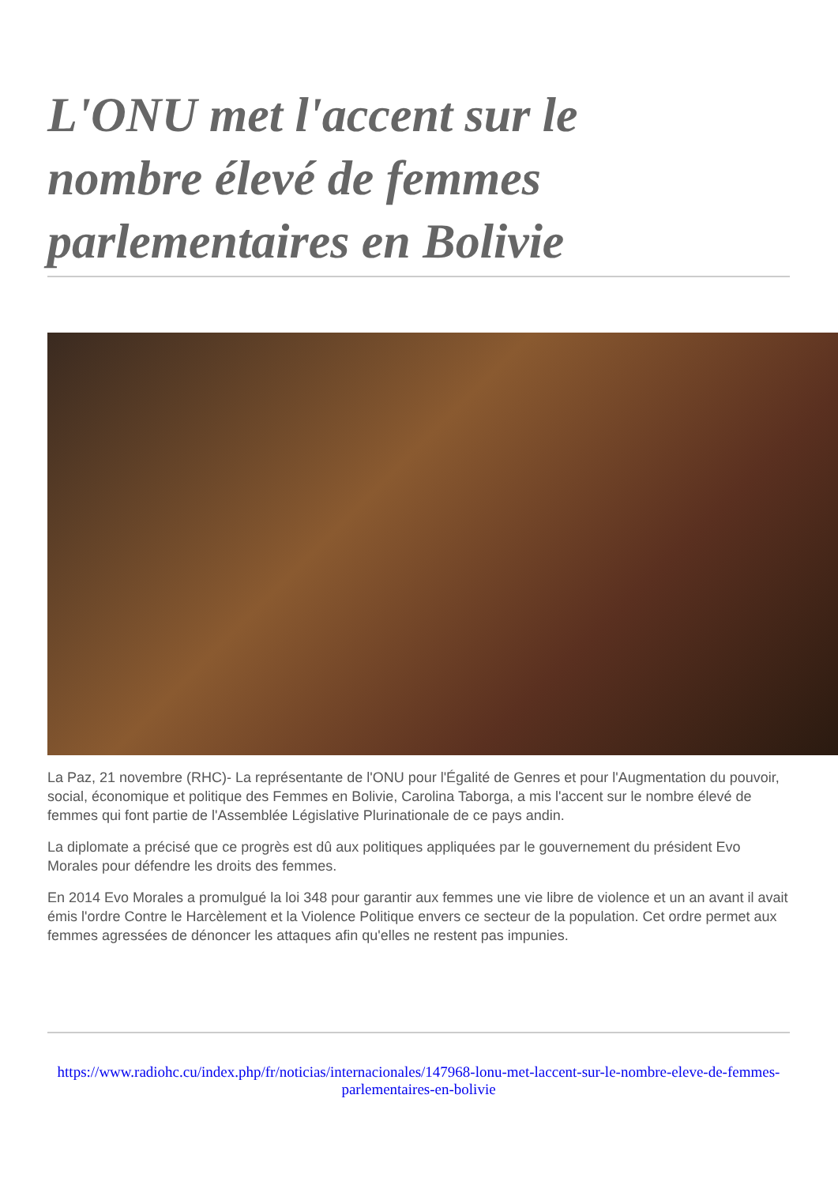L'ONU met l'accent sur le nombre élevé de femmes parlementaires en Bolivie
La Paz, 21 novembre (RHC)- La représentante de l'ONU pour l'Égalité de Genres et pour l'Augmentation du pouvoir, social, économique et politique des Femmes en Bolivie, Carolina Taborga, a mis l'accent sur le nombre élevé de femmes qui font partie de l'Assemblée Législative Plurinationale de ce pays andin.
La diplomate a précisé que ce progrès est dû aux politiques appliquées par le gouvernement du président Evo Morales pour défendre les droits des femmes.
En 2014 Evo Morales a promulgué la loi 348 pour garantir aux femmes une vie libre de violence et un an avant il avait émis l'ordre Contre le Harcèlement et la Violence Politique envers ce secteur de la population. Cet ordre permet aux femmes agressées de dénoncer les attaques afin qu'elles ne restent pas impunies.
https://www.radiohc.cu/index.php/fr/noticias/internacionales/147968-lonu-met-laccent-sur-le-nombre-eleve-de-femmes-parlementaires-en-bolivie